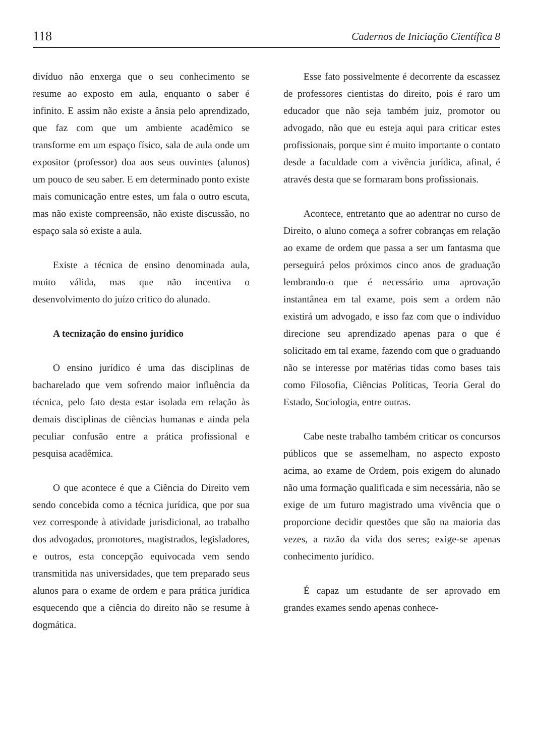118 Cadernos de Iniciação Científica 8
divíduo não enxerga que o seu conhecimento se resume ao exposto em aula, enquanto o saber é infinito. E assim não existe a ânsia pelo aprendizado, que faz com que um ambiente acadêmico se transforme em um espaço físico, sala de aula onde um expositor (professor) doa aos seus ouvintes (alunos) um pouco de seu saber. E em determinado ponto existe mais comunicação entre estes, um fala o outro escuta, mas não existe compreensão, não existe discussão, no espaço sala só existe a aula.
Existe a técnica de ensino denominada aula, muito válida, mas que não incentiva o desenvolvimento do juízo critico do alunado.
A tecnização do ensino jurídico
O ensino jurídico é uma das disciplinas de bacharelado que vem sofrendo maior influência da técnica, pelo fato desta estar isolada em relação às demais disciplinas de ciências humanas e ainda pela peculiar confusão entre a prática profissional e pesquisa acadêmica.
O que acontece é que a Ciência do Direito vem sendo concebida como a técnica jurídica, que por sua vez corresponde à atividade jurisdicional, ao trabalho dos advogados, promotores, magistrados, legisladores, e outros, esta concepção equivocada vem sendo transmitida nas universidades, que tem preparado seus alunos para o exame de ordem e para prática jurídica esquecendo que a ciência do direito não se resume à dogmática.
Esse fato possivelmente é decorrente da escassez de professores cientistas do direito, pois é raro um educador que não seja também juiz, promotor ou advogado, não que eu esteja aqui para criticar estes profissionais, porque sim é muito importante o contato desde a faculdade com a vivência jurídica, afinal, é através desta que se formaram bons profissionais.
Acontece, entretanto que ao adentrar no curso de Direito, o aluno começa a sofrer cobranças em relação ao exame de ordem que passa a ser um fantasma que perseguirá pelos próximos cinco anos de graduação lembrando-o que é necessário uma aprovação instantânea em tal exame, pois sem a ordem não existirá um advogado, e isso faz com que o indivíduo direcione seu aprendizado apenas para o que é solicitado em tal exame, fazendo com que o graduando não se interesse por matérias tidas como bases tais como Filosofia, Ciências Políticas, Teoria Geral do Estado, Sociologia, entre outras.
Cabe neste trabalho também criticar os concursos públicos que se assemelham, no aspecto exposto acima, ao exame de Ordem, pois exigem do alunado não uma formação qualificada e sim necessária, não se exige de um futuro magistrado uma vivência que o proporcione decidir questões que são na maioria das vezes, a razão da vida dos seres; exige-se apenas conhecimento jurídico.
É capaz um estudante de ser aprovado em grandes exames sendo apenas conhece-